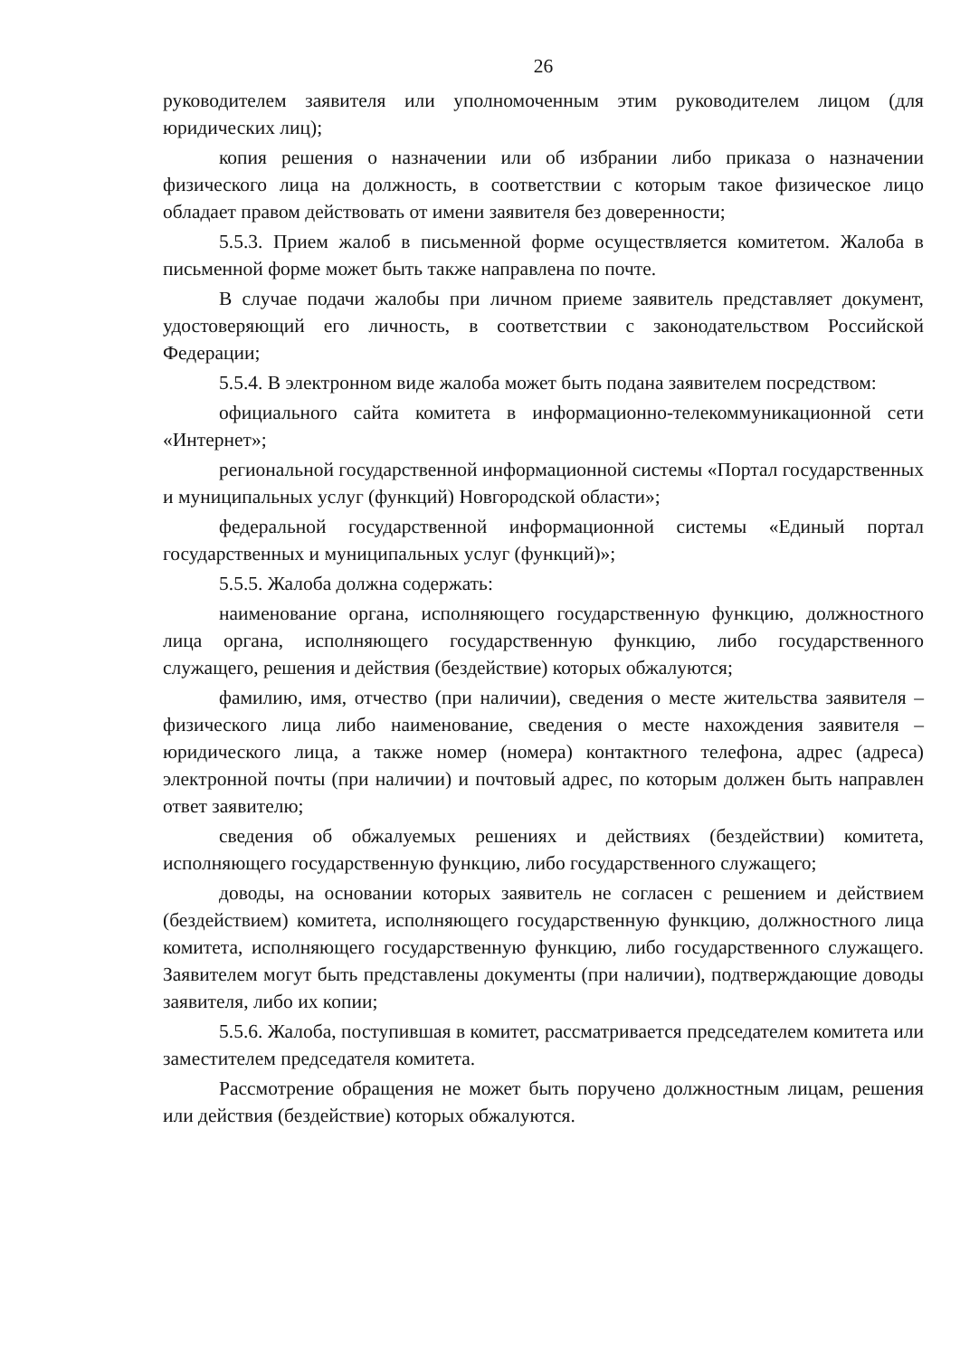26
руководителем заявителя или уполномоченным этим руководителем лицом (для юридических лиц);
копия решения о назначении или об избрании либо приказа о назначении физического лица на должность, в соответствии с которым такое физическое лицо обладает правом действовать от имени заявителя без доверенности;
5.5.3. Прием жалоб в письменной форме осуществляется комитетом. Жалоба в письменной форме может быть также направлена по почте.
В случае подачи жалобы при личном приеме заявитель представляет документ, удостоверяющий его личность, в соответствии с законодательством Российской Федерации;
5.5.4. В электронном виде жалоба может быть подана заявителем посредством:
официального сайта комитета в информационно-телекоммуникационной сети «Интернет»;
региональной государственной информационной системы «Портал государственных и муниципальных услуг (функций) Новгородской области»;
федеральной государственной информационной системы «Единый портал государственных и муниципальных услуг (функций)»;
5.5.5. Жалоба должна содержать:
наименование органа, исполняющего государственную функцию, должностного лица органа, исполняющего государственную функцию, либо государственного служащего, решения и действия (бездействие) которых обжалуются;
фамилию, имя, отчество (при наличии), сведения о месте жительства заявителя – физического лица либо наименование, сведения о месте нахождения заявителя – юридического лица, а также номер (номера) контактного телефона, адрес (адреса) электронной почты (при наличии) и почтовый адрес, по которым должен быть направлен ответ заявителю;
сведения об обжалуемых решениях и действиях (бездействии) комитета, исполняющего государственную функцию, либо государственного служащего;
доводы, на основании которых заявитель не согласен с решением и действием (бездействием) комитета, исполняющего государственную функцию, должностного лица комитета, исполняющего государственную функцию, либо государственного служащего. Заявителем могут быть представлены документы (при наличии), подтверждающие доводы заявителя, либо их копии;
5.5.6. Жалоба, поступившая в комитет, рассматривается председателем комитета или заместителем председателя комитета.
Рассмотрение обращения не может быть поручено должностным лицам, решения или действия (бездействие) которых обжалуются.